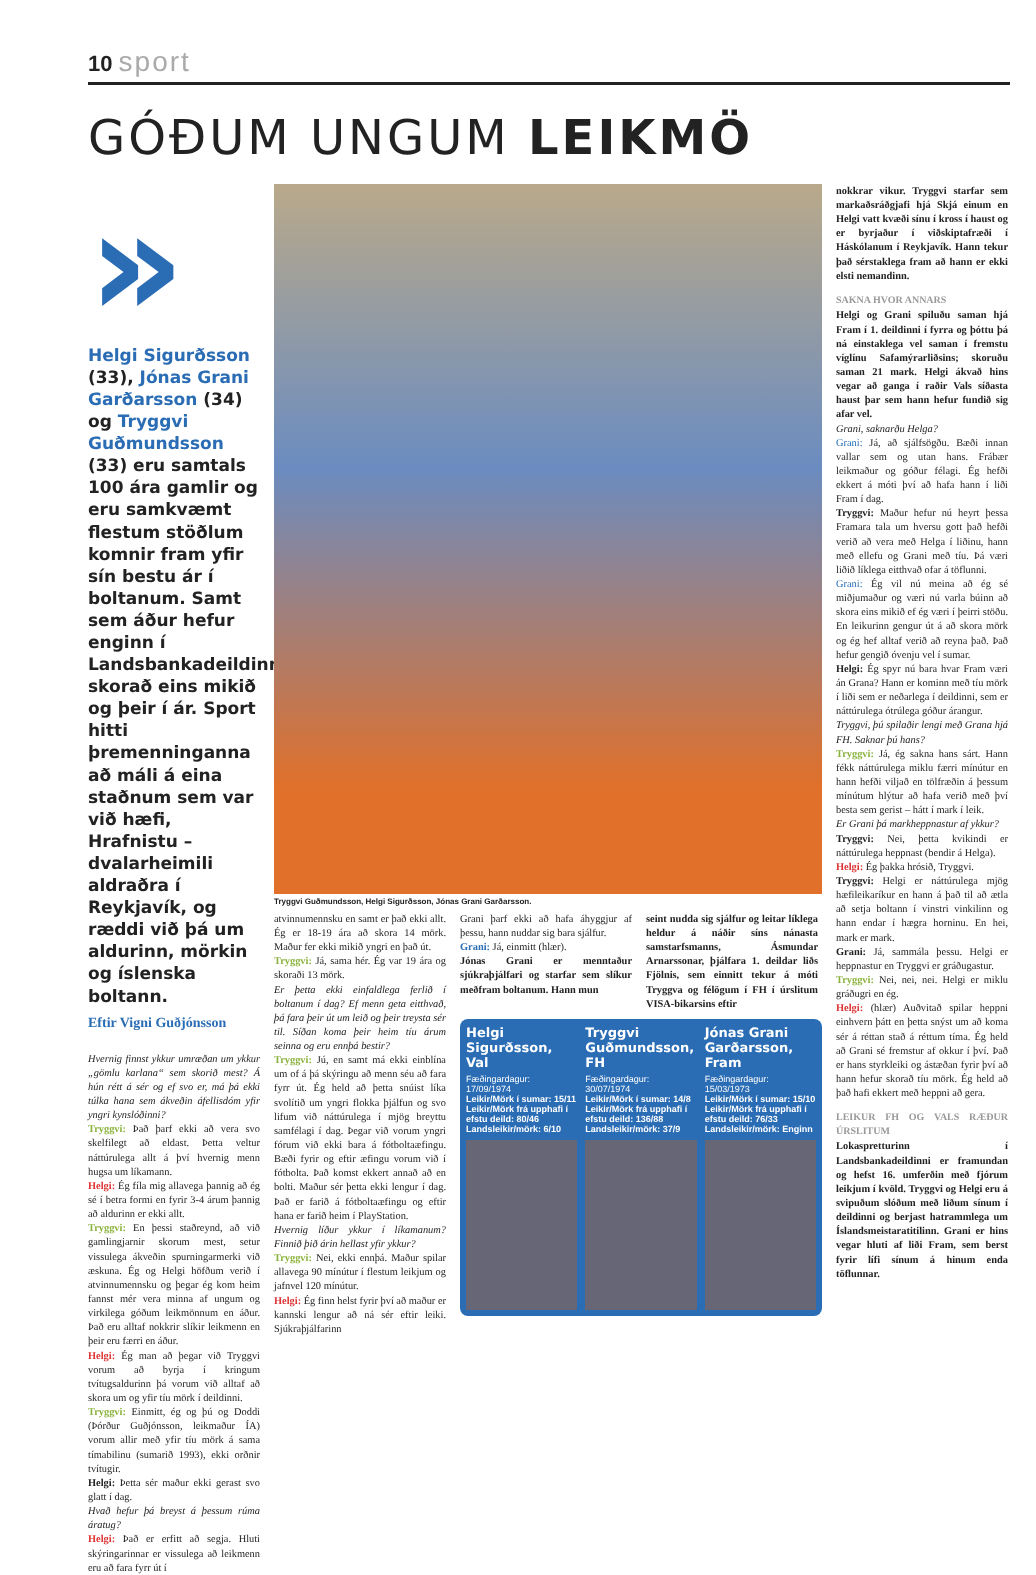10 sport
GÓÐUM UNGUM LEIKMÖ
»
Helgi Sigurðsson (33), Jónas Grani Garðarsson (34) og Tryggvi Guðmundsson (33) eru samtals 100 ára gamlir og eru samkvæmt flestum stöðlum komnir fram yfir sín bestu ár í boltanum. Samt sem áður hefur enginn í Landsbankadeildinni skorað eins mikið og þeir í ár. Sport hitti þremenninganna að máli á eina staðnum sem var við hæfi, Hrafnistu – dvalarheimili aldraðra í Reykjavík, og ræddi við þá um aldurinn, mörkin og íslenska boltann.
Eftir Vigni Guðjónsson
Hvernig finnst ykkur umræðan um ykkur „gömlu karlana“ sem skorið mest? Á hún rétt á sér og ef svo er, má þá ekki túlka hana sem ákveðin áfellisdóm yfir yngri kynslóðinni?
Tryggvi: Það þarf ekki að vera svo skelfilegt að eldast. Þetta veltur náttúrulega allt á því hvernig menn hugsa um líkamann.
Helgi: Ég fíla mig allavega þannig að ég sé í betra formi en fyrir 3-4 árum þannig að aldurinn er ekki allt.
Tryggvi: En þessi staðreynd, að við gamlingjarnir skorum mest, setur vissulega ákveðin spurningarmerki við æskuna. Ég og Helgi höfðum verið í atvinnumennsku og þegar ég kom heim fannst mér vera minna af ungum og virkilega góðum leikmönnum en áður. Það eru alltaf nokkrir slíkir leikmenn en þeir eru færri en áður.
Helgi: Ég man að þegar við Tryggvi vorum að byrja í kringum tvítugsaldurinn þá vorum við alltaf að skora um og yfir tíu mörk í deildinni.
Tryggvi: Einmitt, ég og þú og Doddi (Þórður Guðjónsson, leikmaður ÍA) vorum allir með yfir tíu mörk á sama tímabilinu (sumarið 1993), ekki orðnir tvítugir.
Helgi: Þetta sér maður ekki gerast svo glatt í dag.
Hvað hefur þá breyst á þessum rúma áratug?
Helgi: Það er erfitt að segja. Hluti skýringarinnar er vissulega að leikmenn eru að fara fyrr út í
Tryggvi Guðmundsson, Helgi Sigurðsson, Jónas Grani Garðarsson.
atvinnumennsku en samt er það ekki allt. Ég er 18-19 ára að skora 14 mörk. Maður fer ekki mikið yngri en það út.
Tryggvi: Já, sama hér. Ég var 19 ára og skoraði 13 mörk.
Er þetta ekki einfaldlega ferlið í boltanum í dag? Ef menn geta eitthvað, þá fara þeir út um leið og þeir treysta sér til. Síðan koma þeir heim tíu árum seinna og eru ennþá bestir?
Tryggvi: Jú, en samt má ekki einblína um of á þá skýringu að menn séu að fara fyrr út. Ég held að þetta snúist líka svolítið um yngri flokka þjálfun og svo lifum við náttúrulega í mjög breyttu samfélagi í dag. Þegar við vorum yngri fórum við ekki bara á fótboltaæfingu. Bæði fyrir og eftir æfingu vorum við í fótbolta. Það komst ekkert annað að en bolti. Maður sér þetta ekki lengur í dag. Það er farið á fótboltaæfingu og eftir hana er farið heim í PlayStation.
Hvernig líður ykkur í líkamanum? Finnið þið árin hellast yfir ykkur?
Tryggvi: Nei, ekki ennþá. Maður spilar allavega 90 mínútur í flestum leikjum og jafnvel 120 mínútur.
Helgi: Ég finn helst fyrir því að maður er kannski lengur að ná sér eftir leiki. Sjúkraþjálfarinn
Grani þarf ekki að hafa áhyggjur af þessu, hann nuddar sig bara sjálfur.
Grani: Já, einmitt (hlær).
Jónas Grani er menntaður sjúkraþjálfari og starfar sem slíkur meðfram boltanum. Hann mun
seint nudda sig sjálfur og leitar líklega heldur á náðir síns nánasta samstarfsmanns, Ásmundar Arnarssonar, þjálfara 1. deildar liðs Fjölnis, sem einnitt tekur á móti Tryggva og félögum í FH í úrslitum VISA-bikarsins eftir
Helgi Sigurðsson, Val
Fæðingardagur: 17/09/1974
Leikir/Mörk í sumar: 15/11
Leikir/Mörk frá upphafi í efstu deild: 80/46
Landsleikir/mörk: 6/10
Tryggvi Guðmundsson, FH
Fæðingardagur: 30/07/1974
Leikir/Mörk í sumar: 14/8
Leikir/Mörk frá upphafi í efstu deild: 136/88
Landsleikir/mörk: 37/9
Jónas Grani Garðarsson, Fram
Fæðingardagur: 15/03/1973
Leikir/Mörk í sumar: 15/10
Leikir/Mörk frá upphafi í efstu deild: 76/33
Landsleikir/mörk: Enginn
nokkrar vikur. Tryggvi starfar sem markaðsráðgjafi hjá Skjá einum en Helgi vatt kvæði sínu í kross í haust og er byrjaður í viðskiptafræði í Háskólanum í Reykjavík. Hann tekur það sérstaklega fram að hann er ekki elsti nemandinn.
SAKNA HVOR ANNARS
Helgi og Grani spiluðu saman hjá Fram í 1. deildinni í fyrra og þóttu þá ná einstaklega vel saman í fremstu víglínu Safamýrarliðsins; skoruðu saman 21 mark. Helgi ákvað hins vegar að ganga í raðir Vals síðasta haust þar sem hann hefur fundið sig afar vel.
Grani, saknarðu Helga?
Grani: Já, að sjálfsögðu. Bæði innan vallar sem og utan hans. Frábær leikmaður og góður félagi. Ég hefði ekkert á móti því að hafa hann í liði Fram í dag.
Tryggvi: Maður hefur nú heyrt þessa Framara tala um hversu gott það hefði verið að vera með Helga í liðinu, hann með ellefu og Grani með tíu. Þá væri liðið líklega eitthvað ofar á töflunni.
Grani: Ég vil nú meina að ég sé miðjumaður og væri nú varla búinn að skora eins mikið ef ég væri í þeirri stöðu. En leikurinn gengur út á að skora mörk og ég hef alltaf verið að reyna það. Það hefur gengið óvenju vel í sumar.
Helgi: Ég spyr nú bara hvar Fram væri án Grana? Hann er kominn með tíu mörk í liði sem er neðarlega í deildinni, sem er náttúrulega ótrúlega góður árangur.
Tryggvi, þú spilaðir lengi með Grana hjá FH. Saknar þú hans?
Tryggvi: Já, ég sakna hans sárt. Hann fékk náttúrulega miklu færri mínútur en hann hefði viljað en tölfræðin á þessum mínútum hlýtur að hafa verið með því besta sem gerist – hátt í mark í leik.
Er Grani þá markheppnastur af ykkur?
Tryggvi: Nei, þetta kvikindi er náttúrulega heppnast (bendir á Helga).
Helgi: Ég þakka hrósið, Tryggvi.
Tryggvi: Helgi er náttúrulega mjög hæfileikaríkur en hann á það til að ætla að setja boltann í vinstri vinkilinn og hann endar í hægra horninu. En hei, mark er mark.
Grani: Já, sammála þessu. Helgi er heppnastur en Tryggvi er gráðugastur.
Tryggvi: Nei, nei, nei. Helgi er miklu gráðugri en ég.
Helgi: (hlær) Auðvitað spilar heppni einhvern þátt en þetta snýst um að koma sér á réttan stað á réttum tíma. Ég held að Grani sé fremstur af okkur í því. Það er hans styrkleiki og ástæðan fyrir því að hann hefur skorað tíu mörk. Ég held að það hafi ekkert með heppni að gera.
LEIKUR FH OG VALS RÆÐUR ÚRSLITUM
Lokasprettur­inn í Landsbankadeildinni er framundan og hefst 16. umferðin með fjórum leikjum í kvöld. Tryggvi og Helgi eru á svipuðum slóðum með liðum sínum í deildinni og berjast hatrammlega um Íslandsmeistaratitilinn. Grani er hins vegar hluti af liði Fram, sem berst fyrir lífi sínum á hinum enda töflunnar.